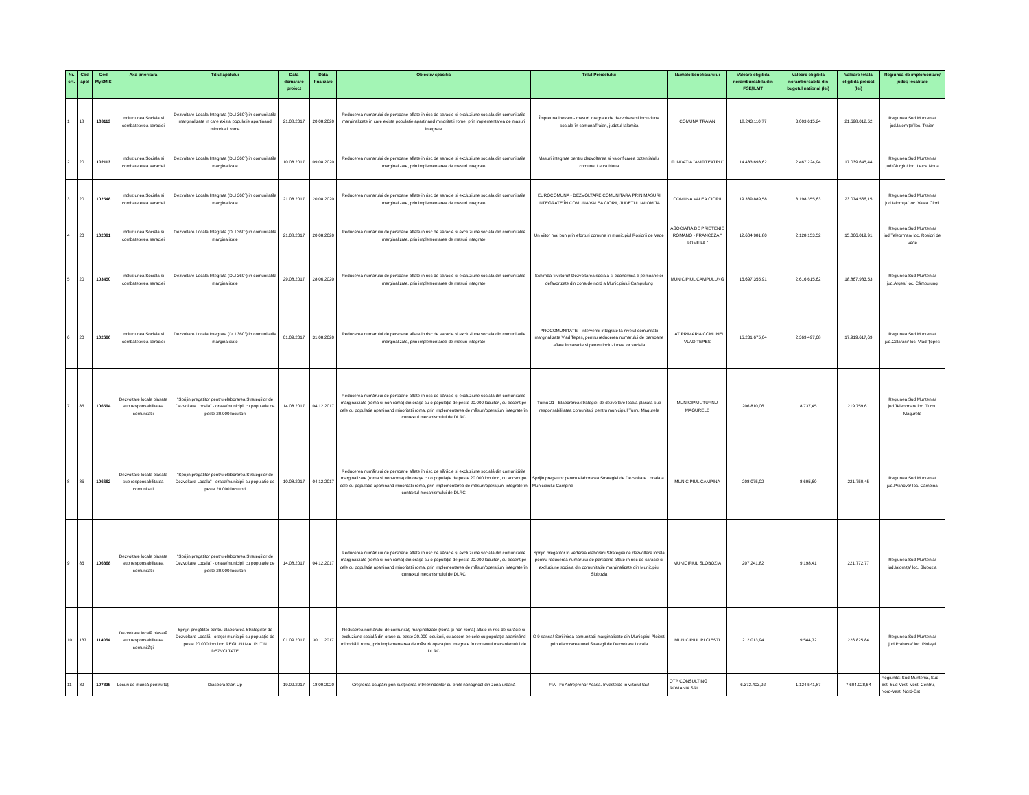| Nr. crt. | Cod apel | Cod MySMIS | Axa prioritara | Titlul apelului | Data demarare proiect | Data finalizare | Obiectiv specific | Titlul Proiectului | Numele beneficiarului | Valoare eligibila nerambursabila din FSE/ILMT | Valoare eligibila nerambursabila din bugetul national (lei) | Valoare totală eligibilă proiect (lei) | Regiunea de implementare/ judet/ localitate |
| --- | --- | --- | --- | --- | --- | --- | --- | --- | --- | --- | --- | --- | --- |
| 1 | 18 | 103113 | Incluziunea Sociala si combateterea saraciei | Dezvoltare Locala Integrata (DLI 360°) in comunitatile marginalizate in care exista populatie apartinand minoritatii rome | 21.08.2017 | 20.08.2020 | Reducerea numarului de persoane aflate in risc de saracie si excluziune sociala din comunitatile marginalizate in care exista populatie apartinand minoritatii rome, prin implementarea de masuri integrate | Împreuna inovam - masuri integrate de dezvoltare si incluziune sociala în comunaTraian, judetul Ialomita | COMUNA TRAIAN | 18.243.110,77 | 3.003.615,24 | 21.598.012,52 | Regiunea Sud Muntenia/ jud.Ialomița/ loc. Traian |
| 2 | 20 | 102113 | Incluziunea Sociala si combateterea saraciei | Dezvoltare Locala Integrata (DLI 360°) in comunitatile marginalizate | 10.08.2017 | 09.08.2020 | Reducerea numarului de persoane aflate in risc de saracie si excluziune sociala din comunitatile marginalizate, prin implementarea de masuri integrate | Masuri integrate pentru dezvoltarea si valorificarea potentialului comunei Letca Noua | FUNDATIA "AMFITEATRU" | 14.483.698,62 | 2.467.224,94 | 17.039.645,44 | Regiunea Sud Muntenia/ jud.Giurgiu/ loc. Letca Noua |
| 3 | 20 | 102548 | Incluziunea Sociala si combateterea saraciei | Dezvoltare Locala Integrata (DLI 360°) in comunitatile marginalizate | 21.08.2017 | 20.08.2020 | Reducerea numarului de persoane aflate in risc de saracie si excluziune sociala din comunitatile marginalizate, prin implementarea de masuri integrate | EUROCOMUNA - DEZVOLTARE COMUNITARA PRIN MASURI INTEGRATE ÎN COMUNA VALEA CIORII, JUDETUL IALOMITA | COMUNA VALEA CIORII | 19.339.889,58 | 3.198.355,63 | 23.074.566,15 | Regiunea Sud Muntenia/ jud.Ialomița/ loc. Valea Ciorii |
| 4 | 20 | 102081 | Incluziunea Sociala si combateterea saraciei | Dezvoltare Locala Integrata (DLI 360°) in comunitatile marginalizate | 21.08.2017 | 20.08.2020 | Reducerea numarului de persoane aflate in risc de saracie si excluziune sociala din comunitatile marginalizate, prin implementarea de masuri integrate | Un viitor mai bun prin eforturi comune in municipiul Rosiorii de Vede | ASOCIATIA DE PRIETENIE ROMANO - FRANCEZA " ROMFRA " | 12.604.981,80 | 2.128.153,52 | 15.066.019,91 | Regiunea Sud Muntenia/ jud.Teleorman/ loc. Rosiori de Vede |
| 5 | 20 | 103450 | Incluziunea Sociala si combateterea saraciei | Dezvoltare Locala Integrata (DLI 360°) in comunitatile marginalizate | 29.08.2017 | 28.06.2020 | Reducerea numarului de persoane aflate in risc de saracie si excluziune sociala din comunitatile marginalizate, prin implementarea de masuri integrate | Schimba-ti viitorul! Dezvoltarea sociala si economica a persoanelor defavorizate din zona de nord a Municipiului Campulung | MUNICIPIUL CAMPULUNG | 15.697.355,91 | 2.616.615,62 | 18.867.983,53 | Regiunea Sud Muntenia/ jud.Arges/ loc. Câmpulung |
| 6 | 20 | 102686 | Incluziunea Sociala si combateterea saraciei | Dezvoltare Locala Integrata (DLI 360°) in comunitatile marginalizate | 01.09.2017 | 31.08.2020 | Reducerea numarului de persoane aflate in risc de saracie si excluziune sociala din comunitatile marginalizate, prin implementarea de masuri integrate | PROCOMUNITATE - Interventii integrate la nivelul comunitatii marginalizate Vlad Tepes, pentru reducerea numarului de persoane aflate în saracie si pentru incluziunea lor sociala | UAT PRIMARIA COMUNEI VLAD TEPES | 15.231.675,04 | 2.369.497,68 | 17.919.617,69 | Regiunea Sud Muntenia/ jud.Calarasi/ loc. Vlad Țepes |
| 7 | 85 | 106594 | Dezvoltare locala plasata sub responsabilitatea comunitatii | "Sprijin pregatitor pentru elaborarea Strategiilor de Dezvoltare Locala" - orase/municipii cu populatie de peste 20.000 locuitori | 14.08.2017 | 04.12.2017 | Reducerea numărului de persoane aflate în risc de sărăcie și excluziune socială din comunitățile marginalizate (roma si non-roma) din orașe cu o populație de peste 20.000 locuitori, cu accent pe cele cu populatie apartinand minoritatii roma, prin implementarea de măsuri/operațiuni integrate în contextul mecanismului de DLRC | Turnu 21 - Elaborarea strategiei de dezvoltare locala plasata sub responsabilitatea comunitatii pentru municipiul Turnu Magurele | MUNICIPIUL TURNU MAGURELE | 206.810,06 | 8.737,45 | 219.759,61 | Regiunea Sud Muntenia/ jud.Teleorman/ loc. Turnu Magurele |
| 8 | 85 | 106662 | Dezvoltare locala plasata sub responsabilitatea comunitatii | "Sprijin pregatitor pentru elaborarea Strategiilor de Dezvoltare Locala" - orase/municipii cu populatie de peste 20.000 locuitori | 10.08.2017 | 04.12.2017 | Reducerea numărului de persoane aflate în risc de sărăcie și excluziune socială din comunitățile marginalizate (roma si non-roma) din orașe cu o populație de peste 20.000 locuitori, cu accent pe cele cu populatie apartinand minoritatii roma, prin implementarea de măsuri/operațiuni integrate în contextul mecanismului de DLRC | Sprijin pregatitor pentru elaborarea Strategiei de Dezvoltare Locala a Municipiului Campina | MUNICIPIUL CAMPINA | 208.075,02 | 8.695,60 | 221.750,45 | Regiunea Sud Muntenia/ jud.Prahova/ loc. Câmpina |
| 9 | 85 | 106868 | Dezvoltare locala plasata sub responsabilitatea comunitatii | "Sprijin pregatitor pentru elaborarea Strategiilor de Dezvoltare Locala" - orase/municipii cu populatie de peste 20.000 locuitori | 14.08.2017 | 04.12.2017 | Reducerea numărului de persoane aflate în risc de sărăcie și excluziune socială din comunitățile marginalizate (roma si non-roma) din orașe cu o populație de peste 20.000 locuitori, cu accent pe cele cu populatie apartinand minoritatii roma, prin implementarea de măsuri/operațiuni integrate în contextul mecanismului de DLRC | Sprijin pregatitor în vederea elaborarii Strategiei de dezvoltare locala pentru reducerea numarului de persoane aflate în risc de saracie si excluziune sociala din comunitatile marginalizate din Municipiul Slobozia | MUNICIPIUL SLOBOZIA | 207.241,82 | 9.198,41 | 221.772,77 | Regiunea Sud Muntenia/ jud.Ialomița/ loc. Slobozia |
| 10 | 137 | 114064 | Dezvoltare locală plasată sub responsabilitatea comunității | Sprijin pregătitor pentru elaborarea Strategiilor de Dezvoltare Locală - orașe/ municipii cu populație de peste 20.000 locuitori REGIUNI MAI PUTIN DEZVOLTATE | 01.09.2017 | 30.11.2017 | Reducerea numărului de comunități marginalizate (roma și non-roma) aflate în risc de sărăcie și excluziune socială din orașe cu peste 20.000 locuitori, cu accent pe cele cu populație aparținând minorității roma, prin implementarea de măsuri/ operațiuni integrate în contextul mecanismului de DLRC | O 9 sansa! Sprijinirea comunitatii marginalizate din Municipiul Ploiesti prin elaborarea unei Strategii de Dezvoltare Locala | MUNICIPIUL PLOIESTI | 212.013,94 | 9.544,72 | 226.825,84 | Regiunea Sud Muntenia/ jud.Prahova/ loc. Ploiești |
| 11 | 89 | 107335 | Locuri de muncă pentru toți | Diaspora Start Up | 19.09.2017 | 18.09.2020 | Creșterea ocupării prin susținerea întreprinderilor cu profil nonagricol din zona urbană | FIA - Fii Antreprenor Acasa. Investeste in viitorul tau! | OTP CONSULTING ROMANIA SRL | 6.372.403,92 | 1.124.541,87 | 7.604.028,54 | Regiunile: Sud Muntenia, Sud-Est, Sud-Vest, Vest, Centru, Nord-Vest, Nord-Est |